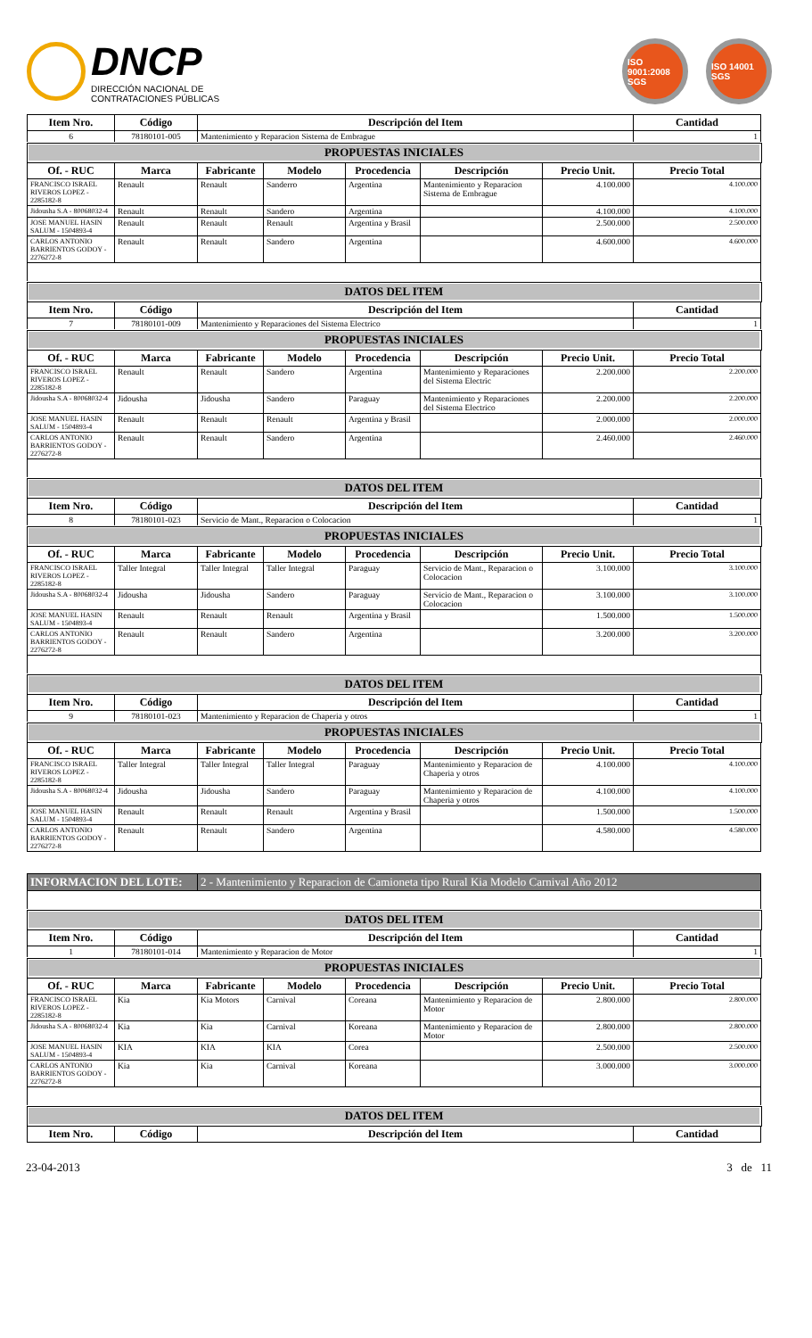DNCP
DIRECCIÓN NACIONAL DE
CONTRATACIONES PÚBLICAS
ISO 9001:2008 SGS
ISO 14001 SGS
| Item Nro. | Código | Descripción del Item | | | | | Cantidad |
| --- | --- | --- | --- | --- | --- | --- | --- |
| 6 | 78180101-005 | Mantenimiento y Reparacion Sistema de Embrague | | | | | 1 |
| PROPUESTAS INICIALES | | | | | | | |
| Of. - RUC | Marca | Fabricante | Modelo | Procedencia | Descripción | Precio Unit. | Precio Total |
| FRANCISCO ISRAEL RIVEROS LOPEZ - 2285182-8 | Renault | Renault | Sanderro | Argentina | Mantenimiento y Reparacion Sistema de Embrague | 4.100.000 | 4.100.000 |
| Jidousha S.A - 80068032-4 | Renault | Renault | Sandero | Argentina | | 4.100.000 | 4.100.000 |
| JOSE MANUEL HASIN SALUM - 1504893-4 | Renault | Renault | Renault | Argentina y Brasil | | 2.500.000 | 2.500.000 |
| CARLOS ANTONIO BARRIENTOS GODOY - 2276272-8 | Renault | Renault | Sandero | Argentina | | 4.600.000 | 4.600.000 |
| DATOS DEL ITEM | | | | | | | |
| Item Nro. | Código | Descripción del Item | | | | | Cantidad |
| 7 | 78180101-009 | Mantenimiento y Reparaciones del Sistema Electrico | | | | | 1 |
| PROPUESTAS INICIALES | | | | | | | |
| Of. - RUC | Marca | Fabricante | Modelo | Procedencia | Descripción | Precio Unit. | Precio Total |
| FRANCISCO ISRAEL RIVEROS LOPEZ - 2285182-8 | Renault | Renault | Sandero | Argentina | Mantenimiento y Reparaciones del Sistema Electric | 2.200.000 | 2.200.000 |
| Jidousha S.A - 80068032-4 | Jidousha | Jidousha | Sandero | Paraguay | Mantenimiento y Reparaciones del Sistema Electrico | 2.200.000 | 2.200.000 |
| JOSE MANUEL HASIN SALUM - 1504893-4 | Renault | Renault | Renault | Argentina y Brasil | | 2.000.000 | 2.000.000 |
| CARLOS ANTONIO BARRIENTOS GODOY - 2276272-8 | Renault | Renault | Sandero | Argentina | | 2.460.000 | 2.460.000 |
| DATOS DEL ITEM | | | | | | | |
| Item Nro. | Código | Descripción del Item | | | | | Cantidad |
| 8 | 78180101-023 | Servicio de Mant., Reparacion o Colocacion | | | | | 1 |
| PROPUESTAS INICIALES | | | | | | | |
| Of. - RUC | Marca | Fabricante | Modelo | Procedencia | Descripción | Precio Unit. | Precio Total |
| FRANCISCO ISRAEL RIVEROS LOPEZ - 2285182-8 | Taller Integral | Taller Integral | Taller Integral | Paraguay | Servicio de Mant., Reparacion o Colocacion | 3.100.000 | 3.100.000 |
| Jidousha S.A - 80068032-4 | Jidousha | Jidousha | Sandero | Paraguay | Servicio de Mant., Reparacion o Colocacion | 3.100.000 | 3.100.000 |
| JOSE MANUEL HASIN SALUM - 1504893-4 | Renault | Renault | Renault | Argentina y Brasil | | 1.500.000 | 1.500.000 |
| CARLOS ANTONIO BARRIENTOS GODOY - 2276272-8 | Renault | Renault | Sandero | Argentina | | 3.200.000 | 3.200.000 |
| DATOS DEL ITEM | | | | | | | |
| Item Nro. | Código | Descripción del Item | | | | | Cantidad |
| 9 | 78180101-023 | Mantenimiento y Reparacion de Chaperia y otros | | | | | 1 |
| PROPUESTAS INICIALES | | | | | | | |
| Of. - RUC | Marca | Fabricante | Modelo | Procedencia | Descripción | Precio Unit. | Precio Total |
| FRANCISCO ISRAEL RIVEROS LOPEZ - 2285182-8 | Taller Integral | Taller Integral | Taller Integral | Paraguay | Mantenimiento y Reparacion de Chaperia y otros | 4.100.000 | 4.100.000 |
| Jidousha S.A - 80068032-4 | Jidousha | Jidousha | Sandero | Paraguay | Mantenimiento y Reparacion de Chaperia y otros | 4.100.000 | 4.100.000 |
| JOSE MANUEL HASIN SALUM - 1504893-4 | Renault | Renault | Renault | Argentina y Brasil | | 1.500.000 | 1.500.000 |
| CARLOS ANTONIO BARRIENTOS GODOY - 2276272-8 | Renault | Renault | Sandero | Argentina | | 4.580.000 | 4.580.000 |
| INFORMACION DEL LOTE: | | 2 - Mantenimiento y Reparacion de Camioneta tipo Rural Kia Modelo Carnival Año 2012 | | | | | |
| DATOS DEL ITEM | | | | | | | |
| Item Nro. | Código | Descripción del Item | | | | | Cantidad |
| 1 | 78180101-014 | Mantenimiento y Reparacion de Motor | | | | | 1 |
| PROPUESTAS INICIALES | | | | | | | |
| Of. - RUC | Marca | Fabricante | Modelo | Procedencia | Descripción | Precio Unit. | Precio Total |
| FRANCISCO ISRAEL RIVEROS LOPEZ - 2285182-8 | Kia | Kia Motors | Carnival | Coreana | Mantenimiento y Reparacion de Motor | 2.800.000 | 2.800.000 |
| Jidousha S.A - 80068032-4 | Kia | Kia | Carnival | Koreana | Mantenimiento y Reparacion de Motor | 2.800.000 | 2.800.000 |
| JOSE MANUEL HASIN SALUM - 1504893-4 | KIA | KIA | KIA | Corea | | 2.500.000 | 2.500.000 |
| CARLOS ANTONIO BARRIENTOS GODOY - 2276272-8 | Kia | Kia | Carnival | Koreana | | 3.000.000 | 3.000.000 |
| DATOS DEL ITEM | | | | | | | |
| Item Nro. | Código | Descripción del Item | | | | | Cantidad |
23-04-2013 3 de 11